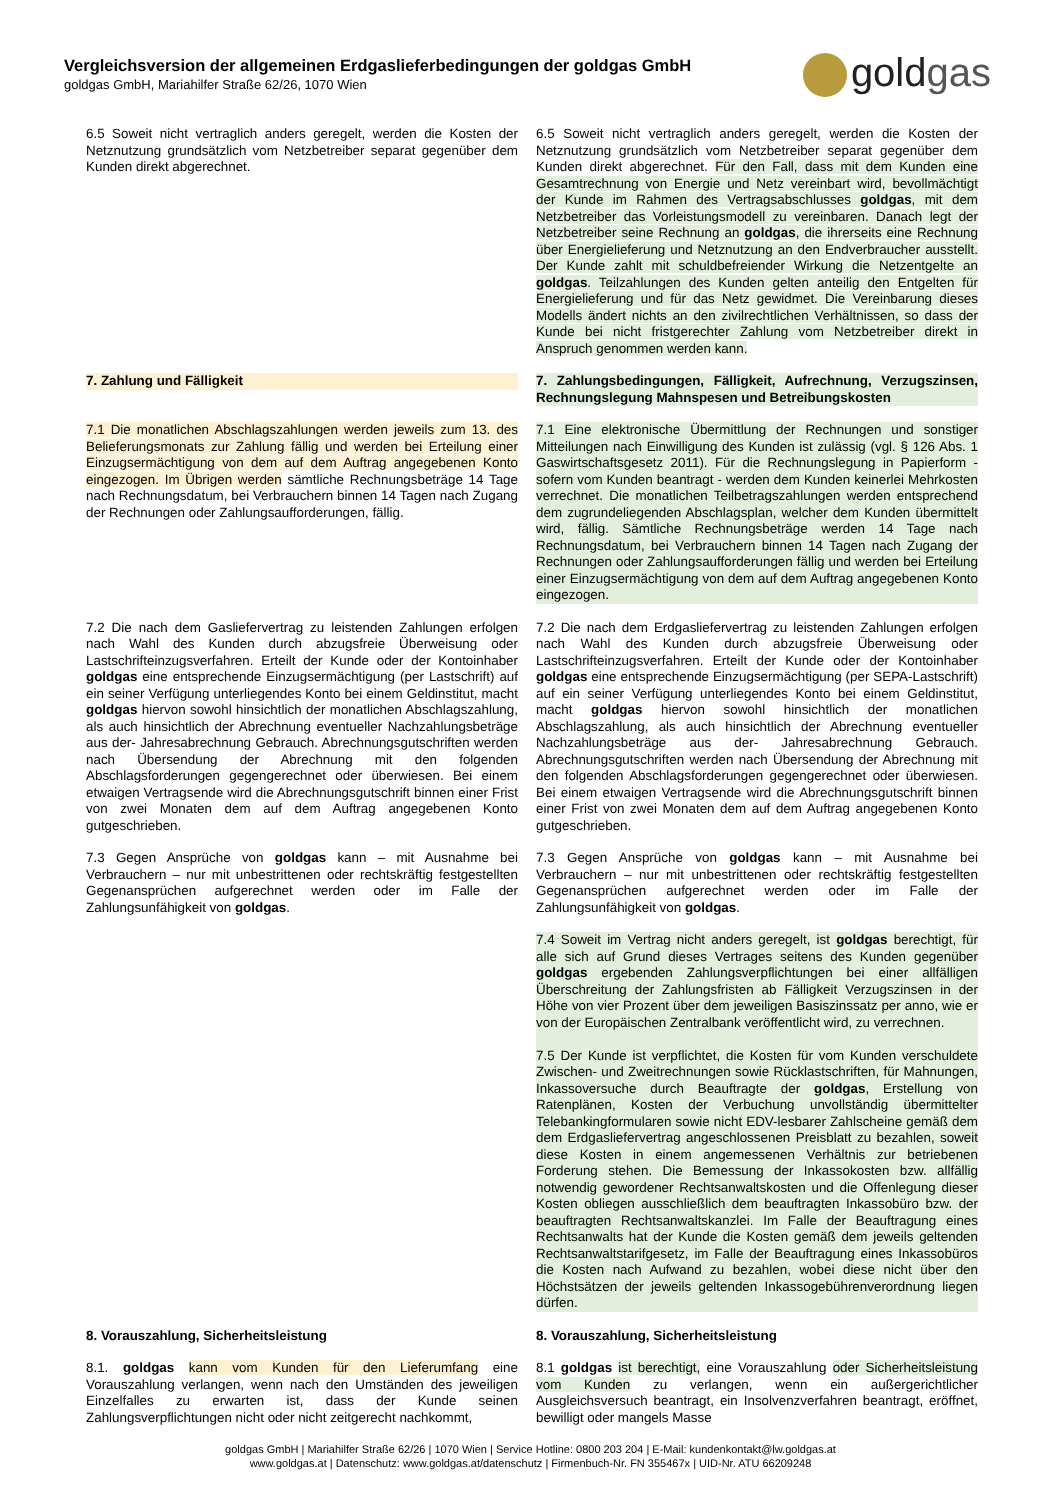Vergleichsversion der allgemeinen Erdgaslieferbedingungen der goldgas GmbH
goldgas GmbH, Mariahilfer Straße 62/26, 1070 Wien
goldgas
| 6.5 Soweit nicht vertraglich anders geregelt, werden die Kosten der Netznutzung grundsätzlich vom Netzbetreiber separat gegenüber dem Kunden direkt abgerechnet. | 6.5 Soweit nicht vertraglich anders geregelt, werden die Kosten der Netznutzung grundsätzlich vom Netzbetreiber separat gegenüber dem Kunden direkt abgerechnet. Für den Fall, dass mit dem Kunden eine Gesamtrechnung von Energie und Netz vereinbart wird, bevollmächtigt der Kunde im Rahmen des Vertragsabschlusses goldgas , mit dem Netzbetreiber das Vorleistungsmodell zu vereinbaren. Danach legt der Netzbetreiber seine Rechnung an goldgas , die ihrerseits eine Rechnung über Energielieferung und Netznutzung an den Endverbraucher ausstellt. Der Kunde zahlt mit schuldbefreiender Wirkung die Netzentgelte an goldgas . Teilzahlungen des Kunden gelten anteilig den Entgelten für Energielieferung und für das Netz gewidmet. Die Vereinbarung dieses Modells ändert nichts an den zivilrechtlichen Verhältnissen, so dass der Kunde bei nicht fristgerechter Zahlung vom Netzbetreiber direkt in Anspruch genommen werden kann. |
| 7. Zahlung und Fälligkeit | 7. Zahlungsbedingungen, Fälligkeit, Aufrechnung, Verzugszinsen, Rechnungslegung Mahnspesen und Betreibungskosten |
| 7.1 Die monatlichen Abschlagszahlungen werden jeweils zum 13. des Belieferungsmonats zur Zahlung fällig und werden bei Erteilung einer Einzugsermächtigung von dem auf dem Auftrag angegebenen Konto eingezogen. Im Übrigen werden sämtliche Rechnungsbeträge 14 Tage nach Rechnungsdatum, bei Verbrauchern binnen 14 Tagen nach Zugang der Rechnungen oder Zahlungsaufforderungen, fällig. | 7.1 Eine elektronische Übermittlung der Rechnungen und sonstiger Mitteilungen nach Einwilligung des Kunden ist zulässig (vgl. § 126 Abs. 1 Gaswirtschaftsgesetz 2011). Für die Rechnungslegung in Papierform - sofern vom Kunden beantragt - werden dem Kunden keinerlei Mehrkosten verrechnet. Die monatlichen Teilbetragszahlungen werden entsprechend dem zugrundeliegenden Abschlagsplan, welcher dem Kunden übermittelt wird, fällig. Sämtliche Rechnungsbeträge werden 14 Tage nach Rechnungsdatum, bei Verbrauchern binnen 14 Tagen nach Zugang der Rechnungen oder Zahlungsaufforderungen fällig und werden bei Erteilung einer Einzugsermächtigung von dem auf dem Auftrag angegebenen Konto eingezogen. |
| 7.2 Die nach dem Gasliefervertrag zu leistenden Zahlungen erfolgen nach Wahl des Kunden durch abzugsfreie Überweisung oder Lastschrifteinzugsverfahren. Erteilt der Kunde oder der Kontoinhaber goldgas eine entsprechende Einzugsermächtigung (per Lastschrift) auf ein seiner Verfügung unterliegendes Konto bei einem Geldinstitut, macht goldgas hiervon sowohl hinsichtlich der monatlichen Abschlagszahlung, als auch hinsichtlich der Abrechnung eventueller Nachzahlungsbeträge aus der- Jahresabrechnung Gebrauch. Abrechnungsgutschriften werden nach Übersendung der Abrechnung mit den folgenden Abschlagsforderungen gegengerechnet oder überwiesen. Bei einem etwaigen Vertragsende wird die Abrechnungsgutschrift binnen einer Frist von zwei Monaten dem auf dem Auftrag angegebenen Konto gutgeschrieben. | 7.2 Die nach dem Erdgasliefervertrag zu leistenden Zahlungen erfolgen nach Wahl des Kunden durch abzugsfreie Überweisung oder Lastschrifteinzugsverfahren. Erteilt der Kunde oder der Kontoinhaber goldgas eine entsprechende Einzugsermächtigung (per SEPA-Lastschrift) auf ein seiner Verfügung unterliegendes Konto bei einem Geldinstitut, macht goldgas hiervon sowohl hinsichtlich der monatlichen Abschlagszahlung, als auch hinsichtlich der Abrechnung eventueller Nachzahlungsbeträge aus der- Jahresabrechnung Gebrauch. Abrechnungsgutschriften werden nach Übersendung der Abrechnung mit den folgenden Abschlagsforderungen gegengerechnet oder überwiesen. Bei einem etwaigen Vertragsende wird die Abrechnungsgutschrift binnen einer Frist von zwei Monaten dem auf dem Auftrag angegebenen Konto gutgeschrieben. |
| 7.3 Gegen Ansprüche von goldgas kann – mit Ausnahme bei Verbrauchern – nur mit unbestrittenen oder rechtskräftig festgestellten Gegenansprüchen aufgerechnet werden oder im Falle der Zahlungsunfähigkeit von goldgas . | 7.3 Gegen Ansprüche von goldgas kann – mit Ausnahme bei Verbrauchern – nur mit unbestrittenen oder rechtskräftig festgestellten Gegenansprüchen aufgerechnet werden oder im Falle der Zahlungsunfähigkeit von goldgas . |
| | 7.4 Soweit im Vertrag nicht anders geregelt, ist goldgas berechtigt, für alle sich auf Grund dieses Vertrages seitens des Kunden gegenüber goldgas ergebenden Zahlungsverpflichtungen bei einer allfälligen Überschreitung der Zahlungsfristen ab Fälligkeit Verzugszinsen in der Höhe von vier Prozent über dem jeweiligen Basiszinssatz per anno, wie er von der Europäischen Zentralbank veröffentlicht wird, zu verrechnen. 7.5 Der Kunde ist verpflichtet, die Kosten für vom Kunden verschuldete Zwischen- und Zweitrechnungen sowie Rücklastschriften, für Mahnungen, Inkassoversuche durch Beauftragte der goldgas , Erstellung von Ratenplänen, Kosten der Verbuchung unvollständig übermittelter Telebankingformularen sowie nicht EDV-lesbarer Zahlscheine gemäß dem dem Erdgasliefervertrag angeschlossenen Preisblatt zu bezahlen, soweit diese Kosten in einem angemessenen Verhältnis zur betriebenen Forderung stehen. Die Bemessung der Inkassokosten bzw. allfällig notwendig gewordener Rechtsanwaltskosten und die Offenlegung dieser Kosten obliegen ausschließlich dem beauftragten Inkassobüro bzw. der beauftragten Rechtsanwaltskanzlei. Im Falle der Beauftragung eines Rechtsanwalts hat der Kunde die Kosten gemäß dem jeweils geltenden Rechtsanwaltstarifgesetz, im Falle der Beauftragung eines Inkassobüros die Kosten nach Aufwand zu bezahlen, wobei diese nicht über den Höchstsätzen der jeweils geltenden Inkassogebührenverordnung liegen dürfen. |
| 8. Vorauszahlung, Sicherheitsleistung | 8. Vorauszahlung, Sicherheitsleistung |
| 8.1. goldgas kann vom Kunden für den Lieferumfang eine Vorauszahlung verlangen, wenn nach den Umständen des jeweiligen Einzelfalles zu erwarten ist, dass der Kunde seinen Zahlungsverpflichtungen nicht oder nicht zeitgerecht nachkommt, | 8.1 goldgas ist berechtigt, eine Vorauszahlung oder Sicherheitsleistung vom Kunden zu verlangen, wenn ein außergerichtlicher Ausgleichsversuch beantragt, ein Insolvenzverfahren beantragt, eröffnet, bewilligt oder mangels Masse |
goldgas GmbH | Mariahilfer Straße 62/26 | 1070 Wien | Service Hotline: 0800 203 204 | E-Mail: kundenkontakt@lw.goldgas.at
www.goldgas.at | Datenschutz: www.goldgas.at/datenschutz | Firmenbuch-Nr. FN 355467x | UID-Nr. ATU 66209248